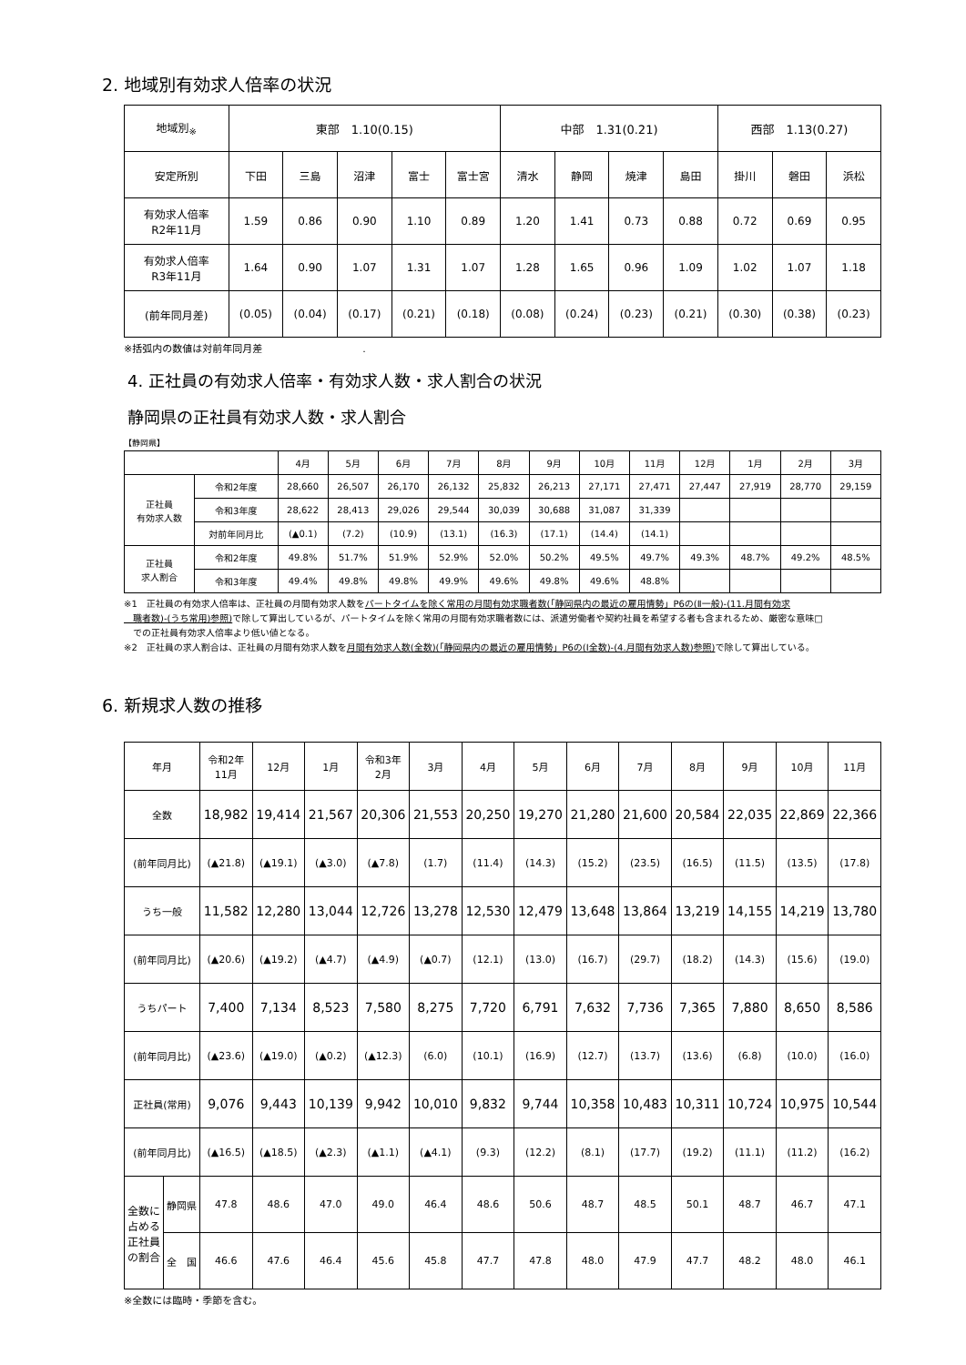2. 地域別有効求人倍率の状況
| 地域別<sub>※</sub> | 東部 1.10(0.15) | | | | | 中部 1.31(0.21) | | | | 西部 1.13(0.27) | | |
| --- | --- | --- | --- | --- | --- | --- | --- | --- | --- | --- | --- | --- |
| 安定所別 | 下田 | 三島 | 沼津 | 富士 | 富士宮 | 清水 | 静岡 | 焼津 | 島田 | 掛川 | 磐田 | 浜松 |
| 有効求人倍率 R2年11月 | 1.59 | 0.86 | 0.90 | 1.10 | 0.89 | 1.20 | 1.41 | 0.73 | 0.88 | 0.72 | 0.69 | 0.95 |
| 有効求人倍率 R3年11月 | 1.64 | 0.90 | 1.07 | 1.31 | 1.07 | 1.28 | 1.65 | 0.96 | 1.09 | 1.02 | 1.07 | 1.18 |
| (前年同月差) | (0.05) | (0.04) | (0.17) | (0.21) | (0.18) | (0.08) | (0.24) | (0.23) | (0.21) | (0.30) | (0.38) | (0.23) |
※括弧内の数値は対前年同月差　　　　　　　　　　.
4. 正社員の有効求人倍率・有効求人数・求人割合の状況
静岡県の正社員有効求人数・求人割合
【静岡県】
| | | 4月 | 5月 | 6月 | 7月 | 8月 | 9月 | 10月 | 11月 | 12月 | 1月 | 2月 | 3月 |
| --- | --- | --- | --- | --- | --- | --- | --- | --- | --- | --- | --- | --- | --- |
| 正社員 有効求人数 | 令和2年度 | 28,660 | 26,507 | 26,170 | 26,132 | 25,832 | 26,213 | 27,171 | 27,471 | 27,447 | 27,919 | 28,770 | 29,159 |
| | 令和3年度 | 28,622 | 28,413 | 29,026 | 29,544 | 30,039 | 30,688 | 31,087 | 31,339 | | | | |
| | 対前年同月比 | (▲0.1) | (7.2) | (10.9) | (13.1) | (16.3) | (17.1) | (14.4) | (14.1) | | | | |
| 正社員 求人割合 | 令和2年度 | 49.8% | 51.7% | 51.9% | 52.9% | 52.0% | 50.2% | 49.5% | 49.7% | 49.3% | 48.7% | 49.2% | 48.5% |
| | 令和3年度 | 49.4% | 49.8% | 49.8% | 49.9% | 49.6% | 49.8% | 49.6% | 48.8% | | | | |
※1　正社員の有効求人倍率は、正社員の月間有効求人数をパートタイムを除く常用の月間有効求職者数(「静岡県内の最近の雇用情勢」P6の(Ⅱ一般)-(11.月間有効求
　職者数)-(うち常用)参照) で除して算出しているが、パートタイムを除く常用の月間有効求職者数には、派遣労働者や契約社員を希望する者も含まれるため、厳密な意味□
　での正社員有効求人倍率より低い値となる。
※2　正社員の求人割合は、正社員の月間有効求人数を月間有効求人数(全数)(「静岡県内の最近の雇用情勢」P6の(Ⅰ全数)-(4.月間有効求人数)参照) で除して算出している。
6. 新規求人数の推移
| 年月 | | 令和2年 11月 | 12月 | 1月 | 令和3年 2月 | 3月 | 4月 | 5月 | 6月 | 7月 | 8月 | 9月 | 10月 | 11月 |
| --- | --- | --- | --- | --- | --- | --- | --- | --- | --- | --- | --- | --- | --- | --- |
| 全数 | | 18,982 | 19,414 | 21,567 | 20,306 | 21,553 | 20,250 | 19,270 | 21,280 | 21,600 | 20,584 | 22,035 | 22,869 | 22,366 |
| (前年同月比) | | (▲21.8) | (▲19.1) | (▲3.0) | (▲7.8) | (1.7) | (11.4) | (14.3) | (15.2) | (23.5) | (16.5) | (11.5) | (13.5) | (17.8) |
| うち一般 | | 11,582 | 12,280 | 13,044 | 12,726 | 13,278 | 12,530 | 12,479 | 13,648 | 13,864 | 13,219 | 14,155 | 14,219 | 13,780 |
| (前年同月比) | | (▲20.6) | (▲19.2) | (▲4.7) | (▲4.9) | (▲0.7) | (12.1) | (13.0) | (16.7) | (29.7) | (18.2) | (14.3) | (15.6) | (19.0) |
| うちパート | | 7,400 | 7,134 | 8,523 | 7,580 | 8,275 | 7,720 | 6,791 | 7,632 | 7,736 | 7,365 | 7,880 | 8,650 | 8,586 |
| (前年同月比) | | (▲23.6) | (▲19.0) | (▲0.2) | (▲12.3) | (6.0) | (10.1) | (16.9) | (12.7) | (13.7) | (13.6) | (6.8) | (10.0) | (16.0) |
| 正社員(常用) | | 9,076 | 9,443 | 10,139 | 9,942 | 10,010 | 9,832 | 9,744 | 10,358 | 10,483 | 10,311 | 10,724 | 10,975 | 10,544 |
| (前年同月比) | | (▲16.5) | (▲18.5) | (▲2.3) | (▲1.1) | (▲4.1) | (9.3) | (12.2) | (8.1) | (17.7) | (19.2) | (11.1) | (11.2) | (16.2) |
| 全数に 占める 正社員 の割合 | 静岡県 | 47.8 | 48.6 | 47.0 | 49.0 | 46.4 | 48.6 | 50.6 | 48.7 | 48.5 | 50.1 | 48.7 | 46.7 | 47.1 |
| | 全 国 | 46.6 | 47.6 | 46.4 | 45.6 | 45.8 | 47.7 | 47.8 | 48.0 | 47.9 | 47.7 | 48.2 | 48.0 | 46.1 |
※全数には臨時・季節を含む。